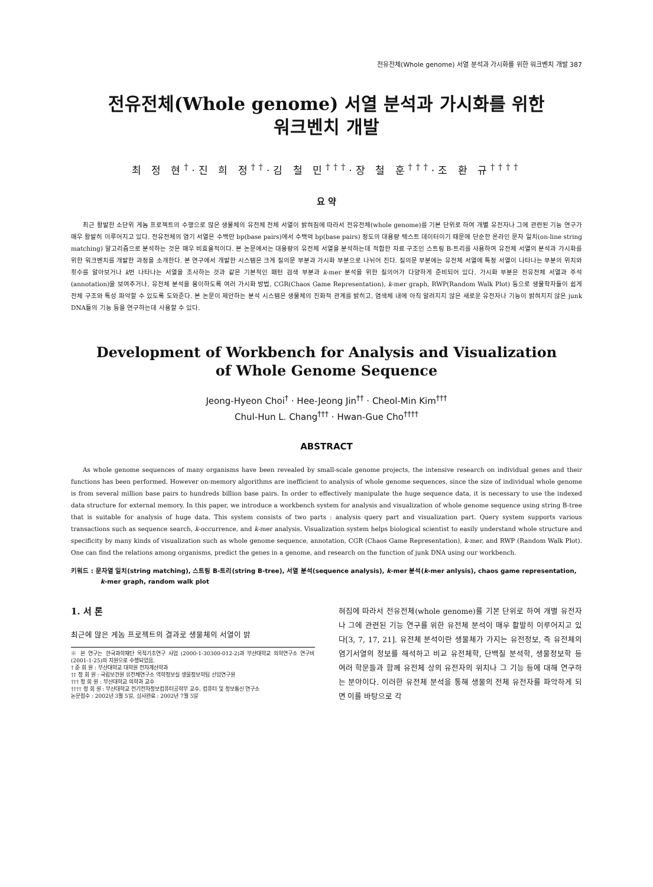전유전체(Whole genome) 서열 분석과 가시화를 위한 워크벤치 개발 387
전유전체(Whole genome) 서열 분석과 가시화를 위한
워크벤치 개발
최 정 현<sup>†</sup>·진 희 정<sup>††</sup>·김 철 민<sup>†††</sup>·장 철 훈<sup>†††</sup>·조 환 규<sup>††††</sup>
요 약
최근 활발한 소단위 게놈 프로젝트의 수행으로 많은 생물체의 유전체 전체 서열이 밝혀짐에 따라서 전유전체(whole genome)를 기본 단위로 하여 개별 유전자나 그에 관련된 기능 연구가 매우 활발히 이루어지고 있다. 전유전체의 염기 서열은 수백만 bp(base pairs)에서 수백억 bp(base pairs) 정도의 대용량 텍스트 데이터이기 때문에 단순한 온라인 문자 일치(on-line string matching) 알고리즘으로 분석하는 것은 매우 비효율적이다. 본 논문에서는 대용량의 유전체 서열을 분석하는데 적합한 자료 구조인 스트링 B-트리를 사용하여 유전체 서열의 분석과 가시화를 위한 워크벤치를 개발한 과정을 소개한다. 본 연구에서 개발한 시스템은 크게 질의문 부분과 가시화 부분으로 나뉘어 진다. 질의문 부분에는 유전체 서열에 특정 서열이 나타나는 부분의 위치와 횟수를 알아보거나 k번 나타나는 서열을 조사하는 것과 같은 기본적인 패턴 검색 부분과 k-mer 분석을 위한 질의어가 다양하게 준비되어 있다. 가시화 부분은 전유전체 서열과 주석(annotation)을 보여주거나, 유전체 분석을 용이하도록 여러 가시화 방법, CGR(Chaos Game Representation), k-mer graph, RWP(Random Walk Plot) 등으로 생물학자들이 쉽게 전체 구조와 특성 파악할 수 있도록 도와준다. 본 논문이 제안하는 분석 시스템은 생물체의 진화적 관계를 밝히고, 염색체 내에 아직 알려지지 않은 새로운 유전자나 기능이 밝혀지지 않은 junk DNA들의 기능 등을 연구하는데 사용할 수 있다.
Development of Workbench for Analysis and Visualization
of Whole Genome Sequence
Jeong-Hyeon Choi<sup>†</sup> · Hee-Jeong Jin<sup>††</sup> · Cheol-Min Kim<sup>†††</sup>
Chul-Hun L. Chang<sup>†††</sup> · Hwan-Gue Cho<sup>††††</sup>
ABSTRACT
As whole genome sequences of many organisms have been revealed by small-scale genome projects, the intensive research on individual genes and their functions has been performed. However on-memory algorithms are inefficient to analysis of whole genome sequences, since the size of individual whole genome is from several million base pairs to hundreds billion base pairs. In order to effectively manipulate the huge sequence data, it is necessary to use the indexed data structure for external memory. In this paper, we introduce a workbench system for analysis and visualization of whole genome sequence using string B-tree that is suitable for analysis of huge data. This system consists of two parts : analysis query part and visualization part. Query system supports various transactions such as sequence search, k-occurrence, and k-mer analysis. Visualization system helps biological scientist to easily understand whole structure and specificity by many kinds of visualization such as whole genome sequence, annotation, CGR (Chaos Game Representation), k-mer, and RWP (Random Walk Plot). One can find the relations among organisms, predict the genes in a genome, and research on the function of junk DNA using our workbench.
키워드 : 문자열 일치(string matching), 스트링 B-트리(string B-tree), 서열 분석(sequence analysis), k-mer 분석(k-mer anlysis), chaos game representation, k-mer graph, random walk plot
1. 서 론
최근에 많은 게놈 프로젝트의 결과로 생물체의 서열이 밝
※ 본 연구는 한국과학재단 목적기초연구 사업 (2000-1-30300-012-2)과 부산대학교 의학연구소 연구비 (2001-1-25)의 지원으로 수행되었음.
† 준 회 원 : 부산대학교 대학원 전자계산학과
†† 정 회 원 : 국립보건원 유전체연구소 역학정보실 생물정보학팀 선임연구원
††† 정 회 원 : 부산대학교 의학과 교수
†††† 정 회 원 : 부산대학교 전기전자정보컴퓨터공학부 교수, 컴퓨터 및 정보통신 연구소
논문접수 : 2002년 3월 5일, 심사완료 : 2002년 7월 5일
혀짐에 따라서 전유전체(whole genome)를 기본 단위로 하여 개별 유전자나 그에 관련된 기능 연구를 위한 유전체 분석이 매우 활발히 이루어지고 있다[3, 7, 17, 21]. 유전체 분석이란 생물체가 가지는 유전정보, 즉 유전체의 염기서열의 정보를 해석하고 비교 유전체학, 단백질 분석학, 생물정보학 등 여러 학문들과 함께 유전체 상의 유전자의 위치나 그 기능 등에 대해 연구하는 분야이다. 이러한 유전체 분석을 통해 생물의 전체 유전자를 파악하게 되면 이를 바탕으로 각